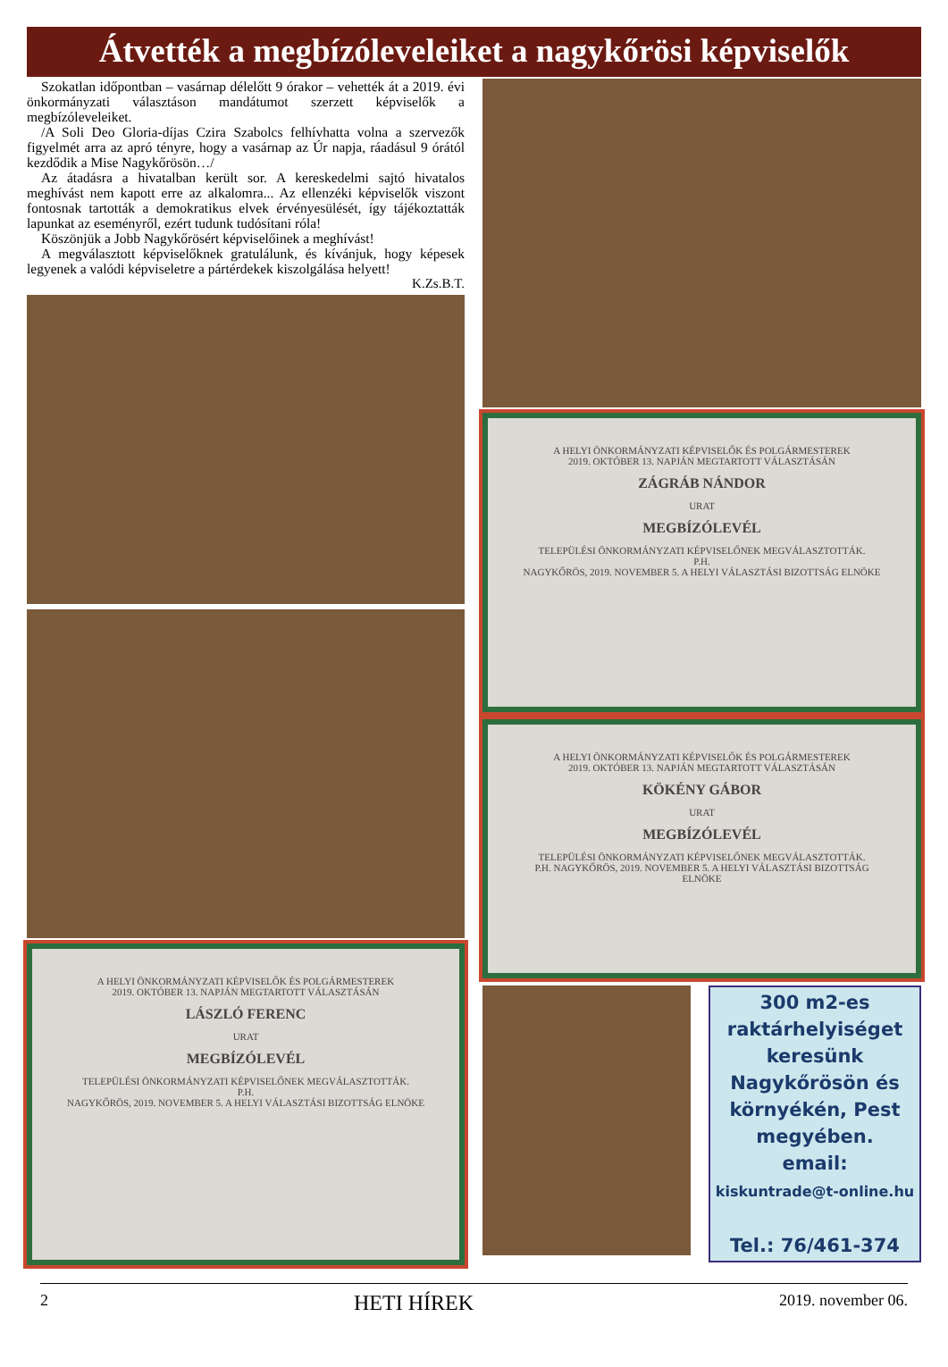Átvették a megbízóleveleiket a nagykőrösi képviselők
Szokatlan időpontban – vasárnap délelőtt 9 órakor – vehették át a 2019. évi önkormányzati választáson mandátumot szerzett képviselők a megbízóleveleiket.
/A Soli Deo Gloria-díjas Czira Szabolcs felhívhatta volna a szervezők figyelmét arra az apró tényre, hogy a vasárnap az Úr napja, ráadásul 9 órától kezdődik a Mise Nagykőrösön…/
Az átadásra a hivatalban került sor. A kereskedelmi sajtó hivatalos meghívást nem kapott erre az alkalomra... Az ellenzéki képviselők viszont fontosnak tartották a demokratikus elvek érvényesülését, így tájékoztatták lapunkat az eseményről, ezért tudunk tudósítani róla!
Köszönjük a Jobb Nagykőrösért képviselőinek a meghívást!
A megválasztott képviselőknek gratulálunk, és kívánjuk, hogy képesek legyenek a valódi képviseletre a pártérdekek kiszolgálása helyett!
K.Zs.B.T.
A HELYI ÖNKORMÁNYZATI KÉPVISELŐK ÉS POLGÁRMESTEREK
2019. OKTÓBER 13. NAPJÁN MEGTARTOTT VÁLASZTÁSÁN
LÁSZLÓ FERENC
URAT
MEGBÍZÓLEVÉL
TELEPÜLÉSI ÖNKORMÁNYZATI KÉPVISELŐNEK MEGVÁLASZTOTTÁK.
P.H.
NAGYKŐRÖS, 2019. NOVEMBER 5. A HELYI VÁLASZTÁSI BIZOTTSÁG ELNÖKE
A HELYI ÖNKORMÁNYZATI KÉPVISELŐK ÉS POLGÁRMESTEREK
2019. OKTÓBER 13. NAPJÁN MEGTARTOTT VÁLASZTÁSÁN
ZÁGRÁB NÁNDOR
URAT
MEGBÍZÓLEVÉL
TELEPÜLÉSI ÖNKORMÁNYZATI KÉPVISELŐNEK MEGVÁLASZTOTTÁK.
P.H.
NAGYKŐRÖS, 2019. NOVEMBER 5. A HELYI VÁLASZTÁSI BIZOTTSÁG ELNÖKE
A HELYI ÖNKORMÁNYZATI KÉPVISELŐK ÉS POLGÁRMESTEREK
2019. OKTÓBER 13. NAPJÁN MEGTARTOTT VÁLASZTÁSÁN
KÖKÉNY GÁBOR
URAT
MEGBÍZÓLEVÉL
TELEPÜLÉSI ÖNKORMÁNYZATI KÉPVISELŐNEK MEGVÁLASZTOTTÁK.
P.H. NAGYKŐRÖS, 2019. NOVEMBER 5. A HELYI VÁLASZTÁSI BIZOTTSÁG ELNÖKE
300 m2-es raktárhelyiséget keresünk Nagykőrösön és környékén, Pest megyében.
email:
kiskuntrade@t-online.hu
Tel.: 76/461-374
2 HETI HÍREK 2019. november 06.